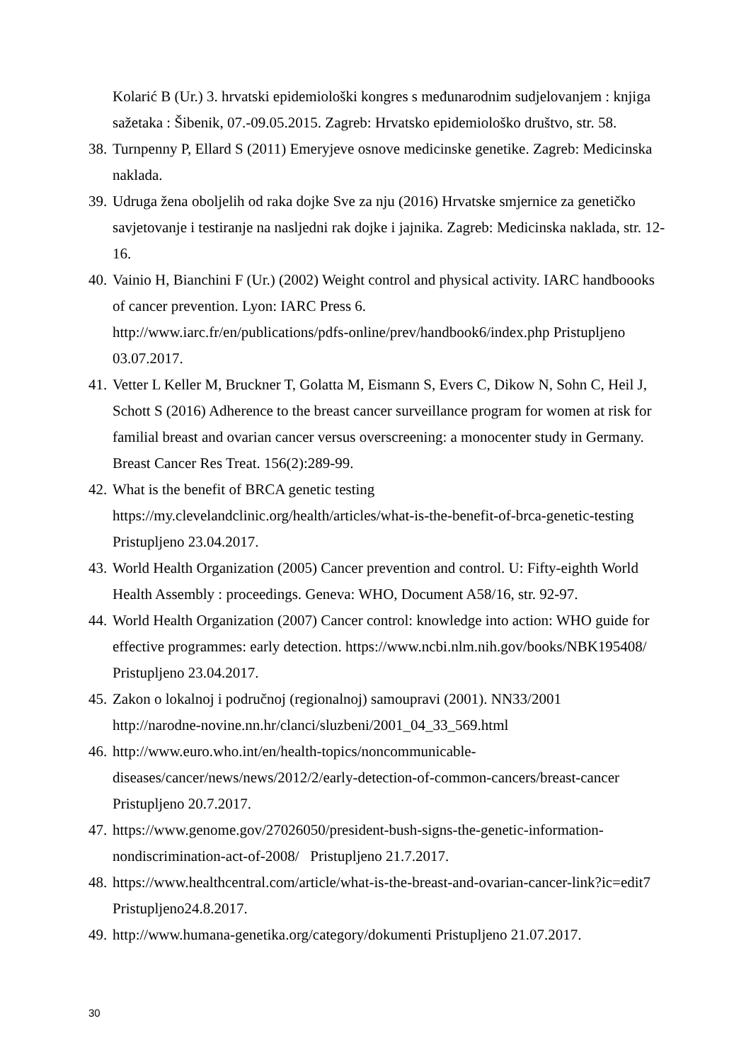Kolarić B (Ur.) 3. hrvatski epidemiološki kongres s međunarodnim sudjelovanjem : knjiga sažetaka : Šibenik, 07.-09.05.2015. Zagreb: Hrvatsko epidemiološko društvo, str. 58.
38. Turnpenny P, Ellard S (2011) Emeryjeve osnove medicinske genetike. Zagreb: Medicinska naklada.
39. Udruga žena oboljelih od raka dojke Sve za nju (2016) Hrvatske smjernice za genetičko savjetovanje i testiranje na nasljedni rak dojke i jajnika. Zagreb: Medicinska naklada, str. 12-16.
40. Vainio H, Bianchini F (Ur.) (2002) Weight control and physical activity. IARC handboooks of cancer prevention. Lyon: IARC Press 6.
http://www.iarc.fr/en/publications/pdfs-online/prev/handbook6/index.php Pristupljeno 03.07.2017.
41. Vetter L Keller M, Bruckner T, Golatta M, Eismann S, Evers C, Dikow N, Sohn C, Heil J, Schott S (2016) Adherence to the breast cancer surveillance program for women at risk for familial breast and ovarian cancer versus overscreening: a monocenter study in Germany. Breast Cancer Res Treat. 156(2):289-99.
42. What is the benefit of BRCA genetic testing
https://my.clevelandclinic.org/health/articles/what-is-the-benefit-of-brca-genetic-testing Pristupljeno 23.04.2017.
43. World Health Organization (2005) Cancer prevention and control. U: Fifty-eighth World Health Assembly : proceedings. Geneva: WHO, Document A58/16, str. 92-97.
44. World Health Organization (2007) Cancer control: knowledge into action: WHO guide for effective programmes: early detection. https://www.ncbi.nlm.nih.gov/books/NBK195408/ Pristupljeno 23.04.2017.
45. Zakon o lokalnoj i područnoj (regionalnoj) samoupravi (2001). NN33/2001
http://narodne-novine.nn.hr/clanci/sluzbeni/2001_04_33_569.html
46. http://www.euro.who.int/en/health-topics/noncommunicable-
diseases/cancer/news/news/2012/2/early-detection-of-common-cancers/breast-cancer Pristupljeno 20.7.2017.
47. https://www.genome.gov/27026050/president-bush-signs-the-genetic-information-
nondiscrimination-act-of-2008/ Pristupljeno 21.7.2017.
48. https://www.healthcentral.com/article/what-is-the-breast-and-ovarian-cancer-link?ic=edit7 Pristupljeno24.8.2017.
49. http://www.humana-genetika.org/category/dokumenti Pristupljeno 21.07.2017.
30